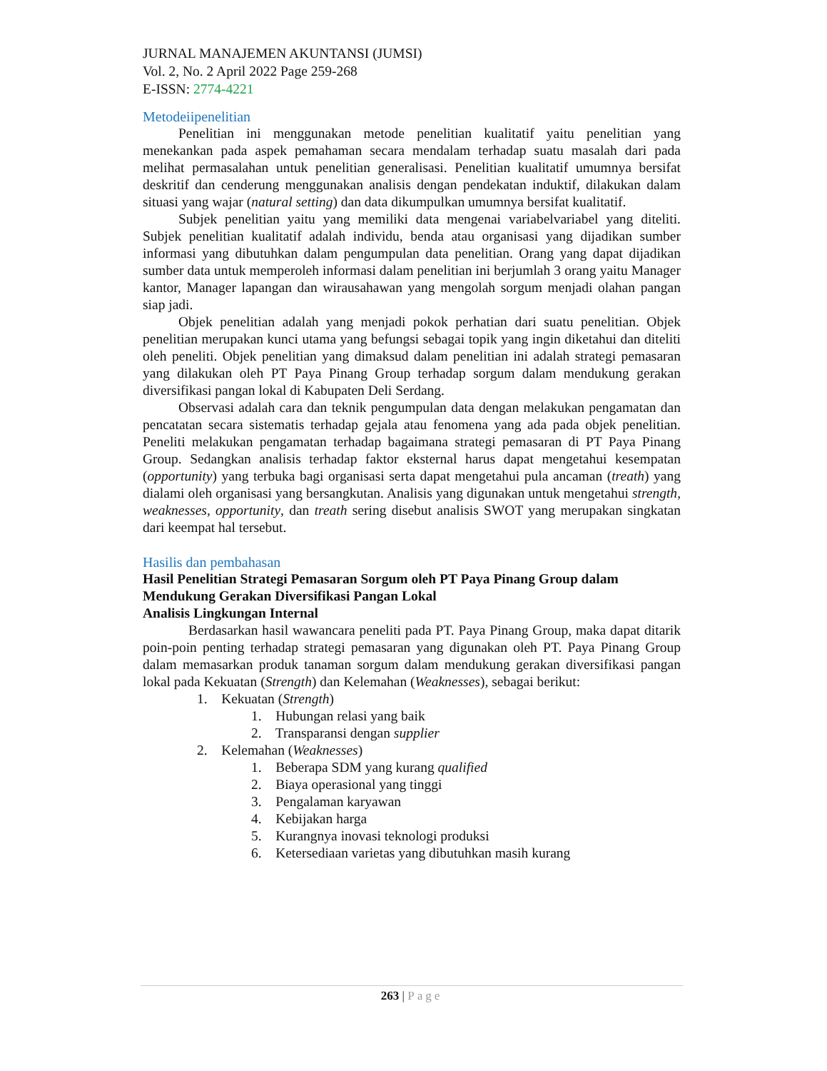JURNAL MANAJEMEN AKUNTANSI (JUMSI)
Vol. 2, No. 2 April 2022 Page 259-268
E-ISSN: 2774-4221
Metodeiipenelitian
Penelitian ini menggunakan metode penelitian kualitatif yaitu penelitian yang menekankan pada aspek pemahaman secara mendalam terhadap suatu masalah dari pada melihat permasalahan untuk penelitian generalisasi. Penelitian kualitatif umumnya bersifat deskritif dan cenderung menggunakan analisis dengan pendekatan induktif, dilakukan dalam situasi yang wajar (natural setting) dan data dikumpulkan umumnya bersifat kualitatif.
Subjek penelitian yaitu yang memiliki data mengenai variabelvariabel yang diteliti. Subjek penelitian kualitatif adalah individu, benda atau organisasi yang dijadikan sumber informasi yang dibutuhkan dalam pengumpulan data penelitian. Orang yang dapat dijadikan sumber data untuk memperoleh informasi dalam penelitian ini berjumlah 3 orang yaitu Manager kantor, Manager lapangan dan wirausahawan yang mengolah sorgum menjadi olahan pangan siap jadi.
Objek penelitian adalah yang menjadi pokok perhatian dari suatu penelitian. Objek penelitian merupakan kunci utama yang befungsi sebagai topik yang ingin diketahui dan diteliti oleh peneliti. Objek penelitian yang dimaksud dalam penelitian ini adalah strategi pemasaran yang dilakukan oleh PT Paya Pinang Group terhadap sorgum dalam mendukung gerakan diversifikasi pangan lokal di Kabupaten Deli Serdang.
Observasi adalah cara dan teknik pengumpulan data dengan melakukan pengamatan dan pencatatan secara sistematis terhadap gejala atau fenomena yang ada pada objek penelitian. Peneliti melakukan pengamatan terhadap bagaimana strategi pemasaran di PT Paya Pinang Group. Sedangkan analisis terhadap faktor eksternal harus dapat mengetahui kesempatan (opportunity) yang terbuka bagi organisasi serta dapat mengetahui pula ancaman (treath) yang dialami oleh organisasi yang bersangkutan. Analisis yang digunakan untuk mengetahui strength, weaknesses, opportunity, dan treath sering disebut analisis SWOT yang merupakan singkatan dari keempat hal tersebut.
Hasilis dan pembahasan
Hasil Penelitian Strategi Pemasaran Sorgum oleh PT Paya Pinang Group dalam Mendukung Gerakan Diversifikasi Pangan Lokal
Analisis Lingkungan Internal
Berdasarkan hasil wawancara peneliti pada PT. Paya Pinang Group, maka dapat ditarik poin-poin penting terhadap strategi pemasaran yang digunakan oleh PT. Paya Pinang Group dalam memasarkan produk tanaman sorgum dalam mendukung gerakan diversifikasi pangan lokal pada Kekuatan (Strength) dan Kelemahan (Weaknesses), sebagai berikut:
1. Kekuatan (Strength)
1. Hubungan relasi yang baik
2. Transparansi dengan supplier
2. Kelemahan (Weaknesses)
1. Beberapa SDM yang kurang qualified
2. Biaya operasional yang tinggi
3. Pengalaman karyawan
4. Kebijakan harga
5. Kurangnya inovasi teknologi produksi
6. Ketersediaan varietas yang dibutuhkan masih kurang
263 | Page